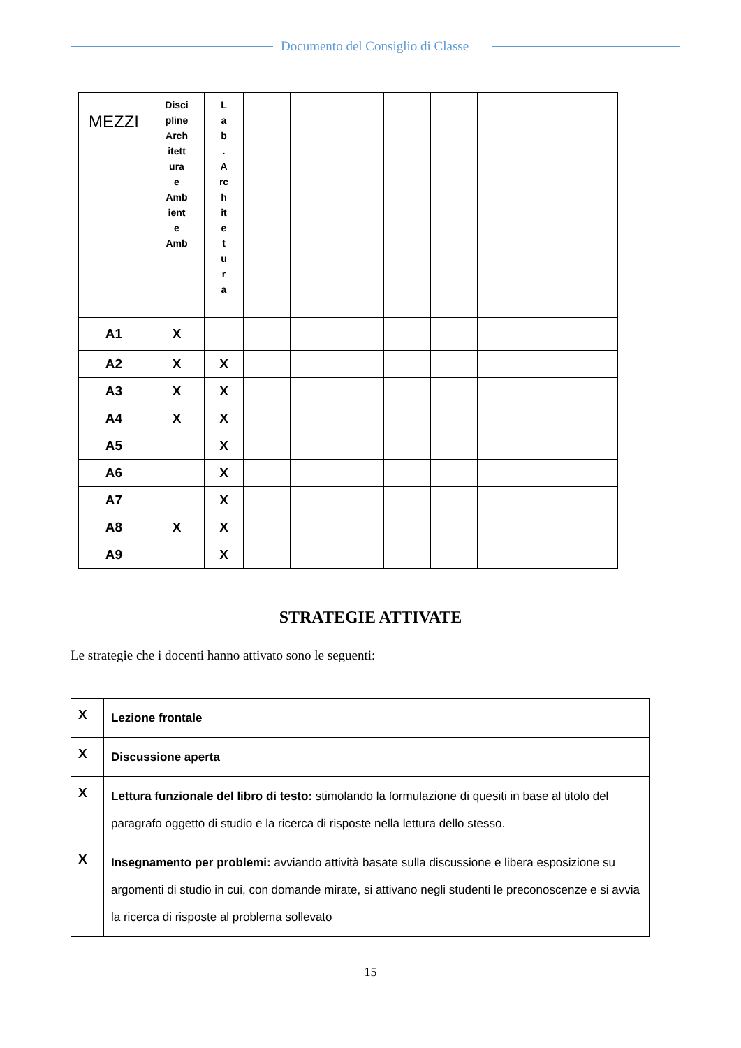Documento del Consiglio di Classe
| MEZZI | Disci pline Arch itett ura e Amb ient e Amb | L a b . A rc h it e t u r a | | | | | | | | |
| A1 | X | | | | | | | | | |
| A2 | X | X | | | | | | | | |
| A3 | X | X | | | | | | | | |
| A4 | X | X | | | | | | | | |
| A5 | | X | | | | | | | | |
| A6 | | X | | | | | | | | |
| A7 | | X | | | | | | | | |
| A8 | X | X | | | | | | | | |
| A9 | | X | | | | | | | | |
STRATEGIE ATTIVATE
Le strategie che i docenti hanno attivato sono le seguenti:
| X | Lezione frontale |
| X | Discussione aperta |
| X | Lettura funzionale del libro di testo: stimolando la formulazione di quesiti in base al titolo del paragrafo oggetto di studio e la ricerca di risposte nella lettura dello stesso. |
| X | Insegnamento per problemi: avviando attività basate sulla discussione e libera esposizione su argomenti di studio in cui, con domande mirate, si attivano negli studenti le preconoscenze e si avvia la ricerca di risposte al problema sollevato |
15